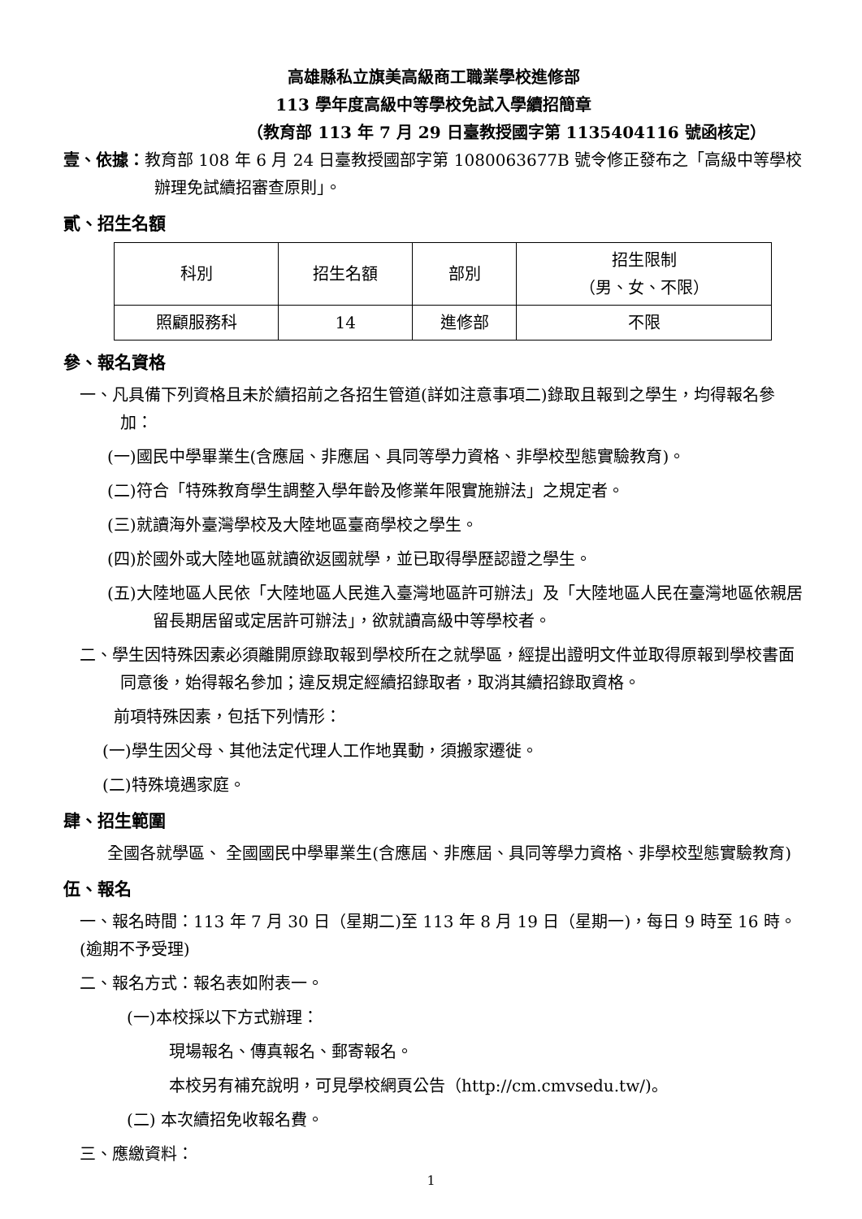高雄縣私立旗美高級商工職業學校進修部
113 學年度高級中等學校免試入學續招簡章
（教育部 113 年 7 月 29 日臺教授國字第 1135404116 號函核定）
壹、依據：教育部 108 年 6 月 24 日臺教授國部字第 1080063677B 號令修正發布之「高級中等學校辦理免試續招審查原則」。
貳、招生名額
| 科別 | 招生名額 | 部別 | 招生限制 （男、女、不限） |
| 照顧服務科 | 14 | 進修部 | 不限 |
參、報名資格
一、凡具備下列資格且未於續招前之各招生管道(詳如注意事項二)錄取且報到之學生，均得報名參加：
(一)國民中學畢業生(含應屆、非應屆、具同等學力資格、非學校型態實驗教育)。
(二)符合「特殊教育學生調整入學年齡及修業年限實施辦法」之規定者。
(三)就讀海外臺灣學校及大陸地區臺商學校之學生。
(四)於國外或大陸地區就讀欲返國就學，並已取得學歷認證之學生。
(五)大陸地區人民依「大陸地區人民進入臺灣地區許可辦法」及「大陸地區人民在臺灣地區依親居留長期居留或定居許可辦法」，欲就讀高級中等學校者。
二、學生因特殊因素必須離開原錄取報到學校所在之就學區，經提出證明文件並取得原報到學校書面同意後，始得報名參加；違反規定經續招錄取者，取消其續招錄取資格。
前項特殊因素，包括下列情形：
(一)學生因父母、其他法定代理人工作地異動，須搬家遷徙。
(二)特殊境遇家庭。
肆、招生範圍
全國各就學區、 全國國民中學畢業生(含應屆、非應屆、具同等學力資格、非學校型態實驗教育)
伍、報名
一、報名時間：113 年 7 月 30 日（星期二)至 113 年 8 月 19 日（星期一)，每日 9 時至 16 時。(逾期不予受理)
二、報名方式：報名表如附表一。
(一)本校採以下方式辦理：
現場報名、傳真報名、郵寄報名。
本校另有補充說明，可見學校網頁公告（http://cm.cmvsedu.tw/)。
(二) 本次續招免收報名費。
三、應繳資料：
1